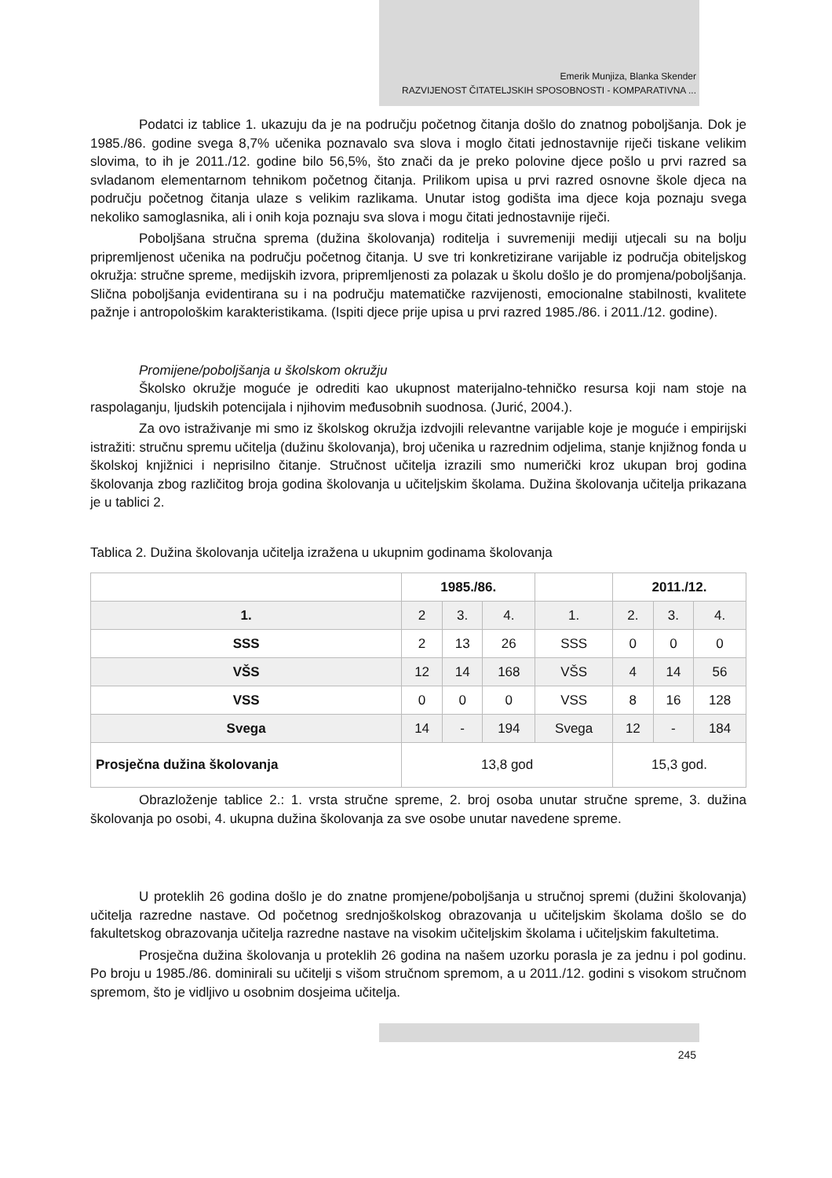Emerik Munjiza, Blanka Skender
RAZVIJENOST ČITATELJSKIH SPOSOBNOSTI - KOMPARATIVNA ...
Podatci iz tablice 1. ukazuju da je na području početnog čitanja došlo do znatnog poboljšanja. Dok je 1985./86. godine svega 8,7% učenika poznavalo sva slova i moglo čitati jednostavnije riječi tiskane velikim slovima, to ih je 2011./12. godine bilo 56,5%, što znači da je preko polovine djece pošlo u prvi razred sa svladanom elementarnom tehnikom početnog čitanja. Prilikom upisa u prvi razred osnovne škole djeca na području početnog čitanja ulaze s velikim razlikama. Unutar istog godišta ima djece koja poznaju svega nekoliko samoglasnika, ali i onih koja poznaju sva slova i mogu čitati jednostavnije riječi.
Poboljšana stručna sprema (dužina školovanja) roditelja i suvremeniji mediji utjecali su na bolju pripremljenost učenika na području početnog čitanja. U sve tri konkretizirane varijable iz područja obiteljskog okružja: stručne spreme, medijskih izvora, pripremljenosti za polazak u školu došlo je do promjena/poboljšanja. Slična poboljšanja evidentirana su i na području matematičke razvijenosti, emocionalne stabilnosti, kvalitete pažnje i antropološkim karakteristikama. (Ispiti djece prije upisa u prvi razred 1985./86. i 2011./12. godine).
Promijene/poboljšanja u školskom okružju
Školsko okružje moguće je odrediti kao ukupnost materijalno-tehničko resursa koji nam stoje na raspolaganju, ljudskih potencijala i njihovim međusobnih suodnosa. (Jurić, 2004.).
Za ovo istraživanje mi smo iz školskog okružja izdvojili relevantne varijable koje je moguće i empirijski istražiti: stručnu spremu učitelja (dužinu školovanja), broj učenika u razrednim odjelima, stanje knjižnog fonda u školskoj knjižnici i neprisilno čitanje. Stručnost učitelja izrazili smo numerički kroz ukupan broj godina školovanja zbog različitog broja godina školovanja u učiteljskim školama. Dužina školovanja učitelja prikazana je u tablici 2.
Tablica 2. Dužina školovanja učitelja izražena u ukupnim godinama školovanja
| | 1985./86. | | | | 2011./12. | | |
| 1. | 2 | 3. | 4. | 1. | 2. | 3. | 4. |
| SSS | 2 | 13 | 26 | SSS | 0 | 0 | 0 |
| VŠS | 12 | 14 | 168 | VŠS | 4 | 14 | 56 |
| VSS | 0 | 0 | 0 | VSS | 8 | 16 | 128 |
| Svega | 14 | - | 194 | Svega | 12 | - | 184 |
| Prosječna dužina školovanja | 13,8 god | | | | 15,3 god. | | |
Obrazloženje tablice 2.: 1. vrsta stručne spreme, 2. broj osoba unutar stručne spreme, 3. dužina školovanja po osobi, 4. ukupna dužina školovanja za sve osobe unutar navedene spreme.
U proteklih 26 godina došlo je do znatne promjene/poboljšanja u stručnoj spremi (dužini školovanja) učitelja razredne nastave. Od početnog srednjoškolskog obrazovanja u učiteljskim školama došlo se do fakultetskog obrazovanja učitelja razredne nastave na visokim učiteljskim školama i učiteljskim fakultetima.
Prosječna dužina školovanja u proteklih 26 godina na našem uzorku porasla je za jednu i pol godinu. Po broju u 1985./86. dominirali su učitelji s višom stručnom spremom, a u 2011./12. godini s visokom stručnom spremom, što je vidljivo u osobnim dosjeima učitelja.
245